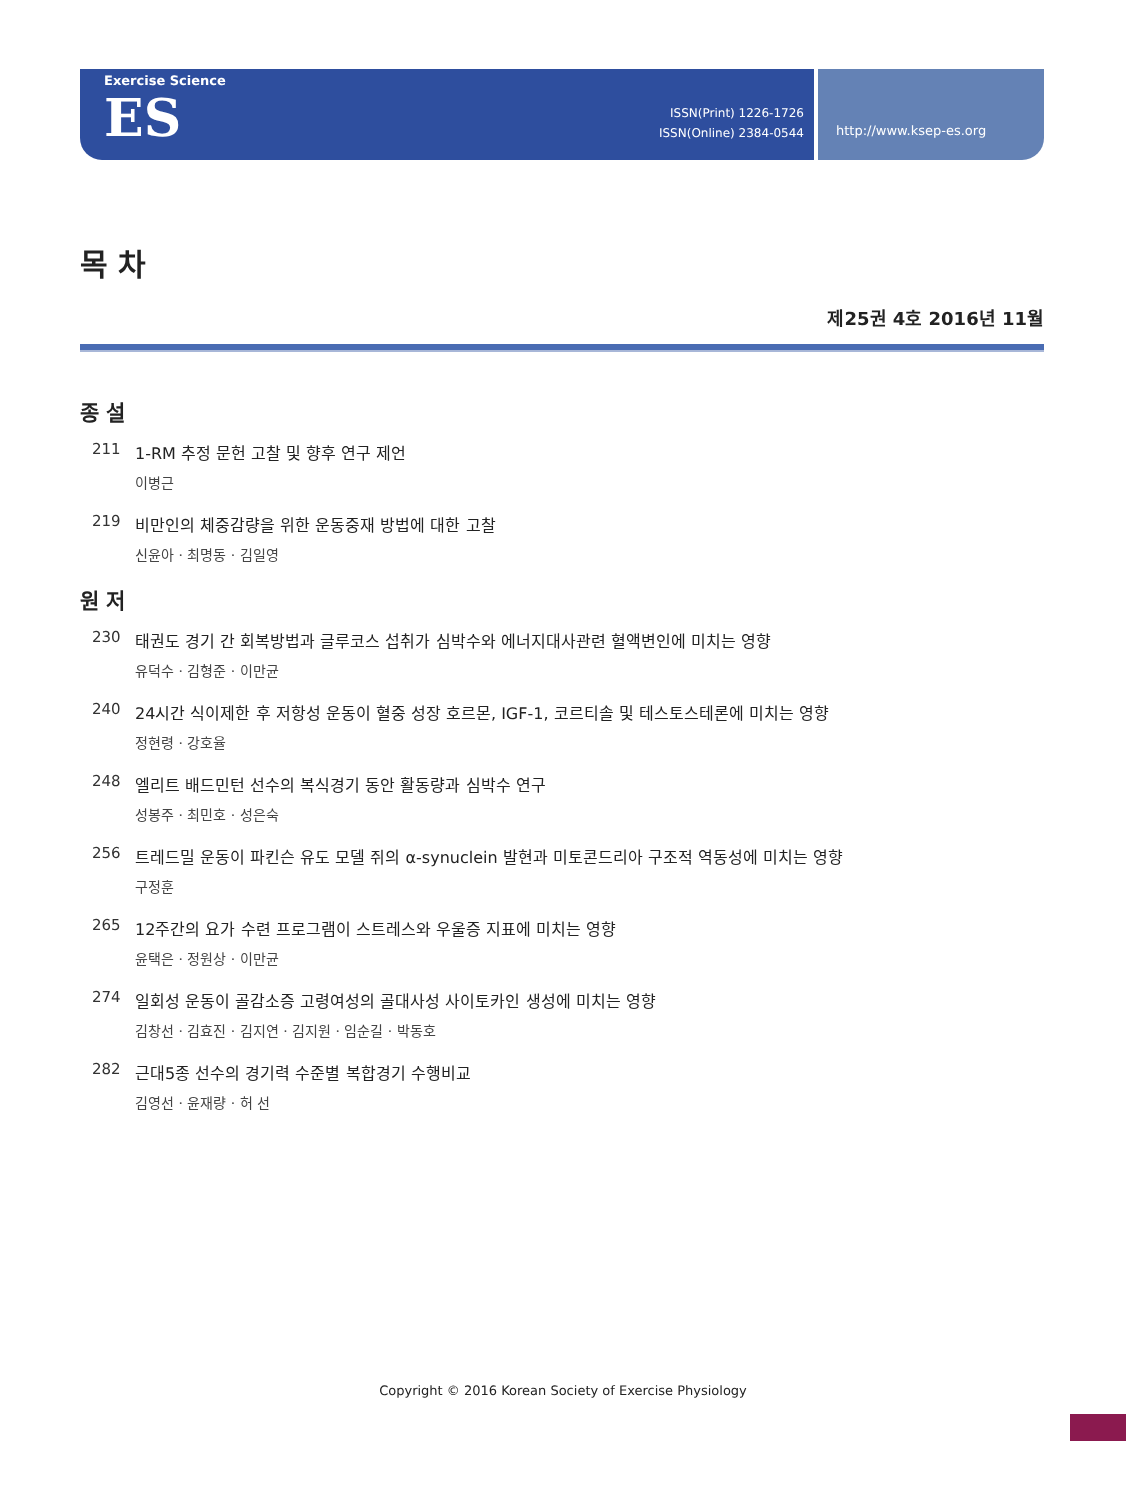Exercise Science
ES
ISSN(Print) 1226-1726
ISSN(Online) 2384-0544
http://www.ksep-es.org
목 차
제25권 4호 2016년 11월
종 설
211 1-RM 추정 문헌 고찰 및 향후 연구 제언
이병근
219 비만인의 체중감량을 위한 운동중재 방법에 대한 고찰
신윤아 · 최명동 · 김일영
원 저
230 태권도 경기 간 회복방법과 글루코스 섭취가 심박수와 에너지대사관련 혈액변인에 미치는 영향
유덕수 · 김형준 · 이만균
240 24시간 식이제한 후 저항성 운동이 혈중 성장 호르몬, IGF-1, 코르티솔 및 테스토스테론에 미치는 영향
정현령 · 강호율
248 엘리트 배드민턴 선수의 복식경기 동안 활동량과 심박수 연구
성봉주 · 최민호 · 성은숙
256 트레드밀 운동이 파킨슨 유도 모델 쥐의 α-synuclein 발현과 미토콘드리아 구조적 역동성에 미치는 영향
구정훈
265 12주간의 요가 수련 프로그램이 스트레스와 우울증 지표에 미치는 영향
윤택은 · 정원상 · 이만균
274 일회성 운동이 골감소증 고령여성의 골대사성 사이토카인 생성에 미치는 영향
김창선 · 김효진 · 김지연 · 김지원 · 임순길 · 박동호
282 근대5종 선수의 경기력 수준별 복합경기 수행비교
김영선 · 윤재량 · 허 선
Copyright © 2016 Korean Society of Exercise Physiology